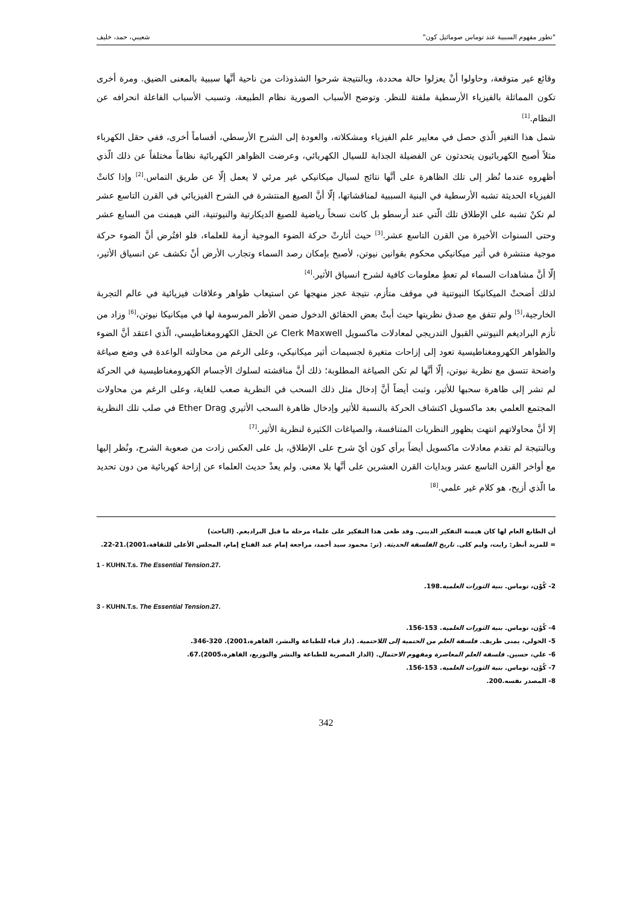"تطور مفهوم السببية عند توماس صومائيل كون" شعيبي، حمد، خليف
وقائع غير متوقعة، وحاولوا أنْ يعزلوا حالة محددة، وبالنتيجة شرحوا الشذوذات من ناحية أنَّها سببية بالمعنى الضيق. ومرة أخرى تكون المماثلة بالفيزياء الأرسطية ملفتة للنظر. وتوضح الأسباب الصورية نظام الطبيعة، وتسبب الأسباب الفاعلة انحرافه عن النظام.<sup>[1]</sup>
شمل هذا التغير الّذي حصل في معايير علم الفيزياء ومشكلاته، والعودة إلى الشرح الأرسطي، أقساماً أخرى، ففي حقل الكهرباء مثلاً أصبح الكهربائيون يتحدثون عن الفضيلة الجذابة للسيال الكهربائي، وعرضت الظواهر الكهربائية نظاماً مختلفاً عن ذلك الّذي أظهروه عندما نُظر إلى تلك الظاهرة على أنَّها نتائج لسيال ميكانيكي غير مرئي لا يعمل إلّا عن طريق التماس.<sup>[2]</sup> وإذا كانتْ الفيزياء الحديثة تشبه الأرسطية في البنية السببية لمناقشاتها، إلّا أنَّ الصيغ المنتشرة في الشرح الفيزيائي في القرن التاسع عشر لم تكنْ تشبه على الإطلاق تلك الّتي عند أرسطو بل كانت نسخاً رياضية للصيغ الديكارتية والنيوتنية، التي هيمنت من السابع عشر وحتى السنوات الأخيرة من القرن التاسع عشر.<sup>[3]</sup> حيث أثارتْ حركة الضوء الموجية أزمة للعلماء، فلو افتُرض أنَّ الضوء حركة موجية منتشرة في أثير ميكانيكي محكوم بقوانين نيوتن، لأصبح بإمكان رصد السماء وتجارب الأرض أنْ تكشف عن انسياق الأثير، إلّا أنَّ مشاهدات السماء لم تعطِ معلومات كافية لشرح انسياق الأثير.<sup>[4]</sup>
لذلك أضحتْ الميكانيكا النيوتنية في موقف متأزم، نتيجة عجز منهجها عن استيعاب ظواهر وعلاقات فيزيائية في عالم التجربة الخارجية،<sup>[5]</sup> ولم تتفق مع صدق نظريتها حيث أبتْ بعض الحقائق الدخول ضمن الأطر المرسومة لها في ميكانيكا نيوتن،<sup>[6]</sup> وزاد من تأزم البراديغم النيوتني القبول التدريجي لمعادلات ماكسويل Clerk Maxwell عن الحقل الكهرومغناطيسي، الّذي اعتقد أنَّ الضوء والظواهر الكهرومغناطيسية تعود إلى إزاحات متغيرة لجسيمات أثير ميكانيكي، وعلى الرغم من محاولته الواعدة في وضع صياغة واضحة تتسق مع نظرية نيوتن، إلّا أنَّها لم تكن الصياغة المطلوبة؛ ذلك أنَّ مناقشته لسلوك الأجسام الكهرومغناطيسية في الحركة لم تشر إلى ظاهرة سحبها للأثير، وثبت أيضاً أنَّ إدخال مثل ذلك السحب في النظرية صعب للغاية، وعلى الرغم من محاولات المجتمع العلمي بعد ماكسويل اكتشاف الحركة بالنسبة للأثير وإدخال ظاهرة السحب الأثيري Ether Drag في صلب تلك النظرية إلا أنَّ محاولاتهم انتهت بظهور النظريات المتنافسة، والصياغات الكثيرة لنظرية الأثير.<sup>[7]</sup>
وبالنتيجة لم تقدم معادلات ماكسويل أيضاً برأي كون أيّ شرح على الإطلاق، بل على العكس زادت من صعوبة الشرح، ونُظر إليها مع أواخر القرن التاسع عشر وبدايات القرن العشرين على أنَّها بلا معنى. ولم يعدْ حديث العلماء عن إزاحة كهربائية من دون تحديد ما الّذي أزيح، هو كلام غير علمي.<sup>[8]</sup>
أن الطابع العام لها كان هيمنة التفكير الديني. وقد طغى هذا التفكير على علماء مرحلة ما قبل البراديغم. (الباحث)
= للمزيد أنظر: رايت، وليم كلى. تاريخ الفلسفة الحديثة. (تر: محمود سيد أحمد، مراجعة إمام عبد الفتاح إمام، المجلس الأعلى للثقافة،2001).21-22.
1 - KUHN.T.s. The Essential Tension.27.
2- كُوْن، توماس. بنية الثورات العلمية.198.
3 - KUHN.T.s. The Essential Tension.27.
4- كُوْن، توماس. بنية الثورات العلمية. 153-156.
5- الخولي، يمنى طريف. فلسفة العلم من الحتمية إلى اللاحتمية. (دار قباء للطباعة والنشر، القاهرة،2001). 320-346.
6- علي، حسين. فلسفة العلم المعاصرة ومفهوم الاحتمال. (الدار المصرية للطباعة والنشر والتوزيع، القاهرة،2005).67.
7- كُوْن، توماس. بنية الثورات العلمية. 153-156.
8- المصدر نفسه.200.
342